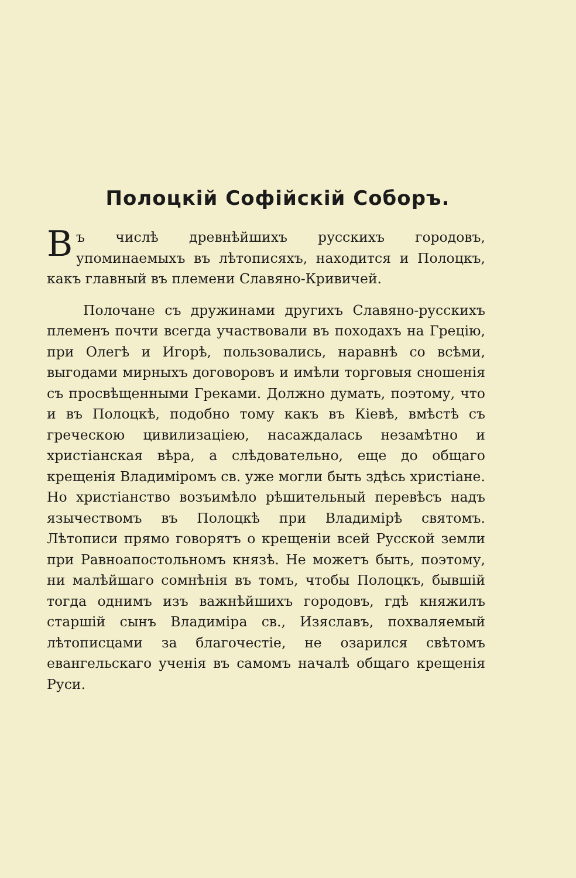Полоцкій Софійскій Соборъ.
Въ числѣ древнѣйшихъ русскихъ городовъ, упоминаемыхъ въ лѣтописяхъ, находится и Полоцкъ, какъ главный въ племени Славяно-Кривичей.
Полочане съ дружинами другихъ Славяно-русскихъ племенъ почти всегда участвовали въ походахъ на Грецію, при Олегѣ и Игорѣ, пользовались, наравнѣ со всѣми, выгодами мирныхъ договоровъ и имѣли торговыя сношенія съ просвѣщенными Греками. Должно думать, поэтому, что и въ Полоцкѣ, подобно тому какъ въ Кіевѣ, вмѣстѣ съ греческою цивилизаціею, насаждалась незамѣтно и христіанская вѣра, а слѣдовательно, еще до общаго крещенія Владиміромъ св. уже могли быть здѣсь христіане. Но христіанство возъимѣло рѣшительный перевѣсъ надъ язычествомъ въ Полоцкѣ при Владимірѣ святомъ. Лѣтописи прямо говорятъ о крещеніи всей Русской земли при Равноапостольномъ князѣ. Не можетъ быть, поэтому, ни малѣйшаго сомнѣнія въ томъ, чтобы Полоцкъ, бывшій тогда однимъ изъ важнѣйшихъ городовъ, гдѣ княжилъ старшій сынъ Владиміра св., Изяславъ, похваляемый лѣтописцами за благочестіе, не озарился свѣтомъ евангельскаго ученія въ самомъ началѣ общаго крещенія Руси.